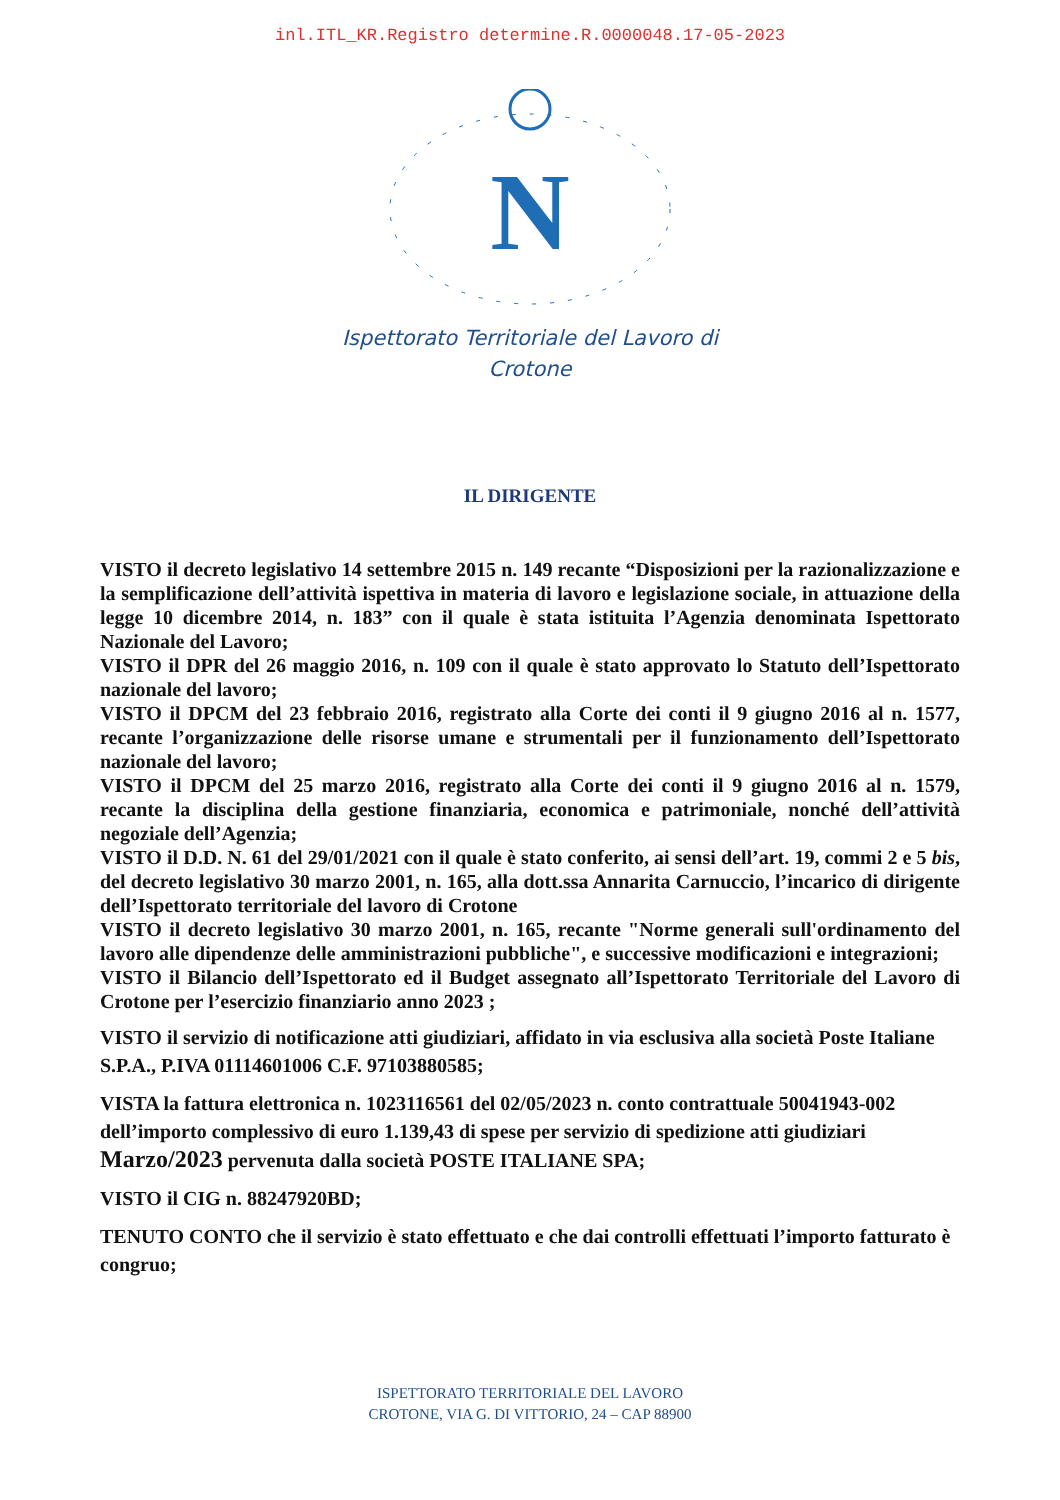inl.ITL_KR.Registro determine.R.0000048.17-05-2023
N
Ispettorato Territoriale del Lavoro di
Crotone
IL DIRIGENTE
VISTO il decreto legislativo 14 settembre 2015 n. 149 recante “Disposizioni per la razionalizzazione e la semplificazione dell’attività ispettiva in materia di lavoro e legislazione sociale, in attuazione della legge 10 dicembre 2014, n. 183” con il quale è stata istituita l’Agenzia denominata Ispettorato Nazionale del Lavoro;
VISTO il DPR del 26 maggio 2016, n. 109 con il quale è stato approvato lo Statuto dell’Ispettorato nazionale del lavoro;
VISTO il DPCM del 23 febbraio 2016, registrato alla Corte dei conti il 9 giugno 2016 al n. 1577, recante l’organizzazione delle risorse umane e strumentali per il funzionamento dell’Ispettorato nazionale del lavoro;
VISTO il DPCM del 25 marzo 2016, registrato alla Corte dei conti il 9 giugno 2016 al n. 1579, recante la disciplina della gestione finanziaria, economica e patrimoniale, nonché dell’attività negoziale dell’Agenzia;
VISTO il D.D. N. 61 del 29/01/2021 con il quale è stato conferito, ai sensi dell’art. 19, commi 2 e 5 bis, del decreto legislativo 30 marzo 2001, n. 165, alla dott.ssa Annarita Carnuccio, l’incarico di dirigente dell’Ispettorato territoriale del lavoro di Crotone
VISTO il decreto legislativo 30 marzo 2001, n. 165, recante "Norme generali sull'ordinamento del lavoro alle dipendenze delle amministrazioni pubbliche", e successive modificazioni e integrazioni;
VISTO il Bilancio dell’Ispettorato ed il Budget assegnato all’Ispettorato Territoriale del Lavoro di Crotone per l’esercizio finanziario anno 2023 ;
VISTO il servizio di notificazione atti giudiziari, affidato in via esclusiva alla società Poste Italiane S.P.A., P.IVA 01114601006 C.F. 97103880585;
VISTA la fattura elettronica n. 1023116561 del 02/05/2023 n. conto contrattuale 50041943-002 dell’importo complessivo di euro 1.139,43 di spese per servizio di spedizione atti giudiziari Marzo/2023 pervenuta dalla società POSTE ITALIANE SPA;
VISTO il CIG n. 88247920BD;
TENUTO CONTO che il servizio è stato effettuato e che dai controlli effettuati l’importo fatturato è congruo;
ISPETTORATO TERRITORIALE DEL LAVORO
CROTONE, VIA G. DI VITTORIO, 24 – CAP 88900